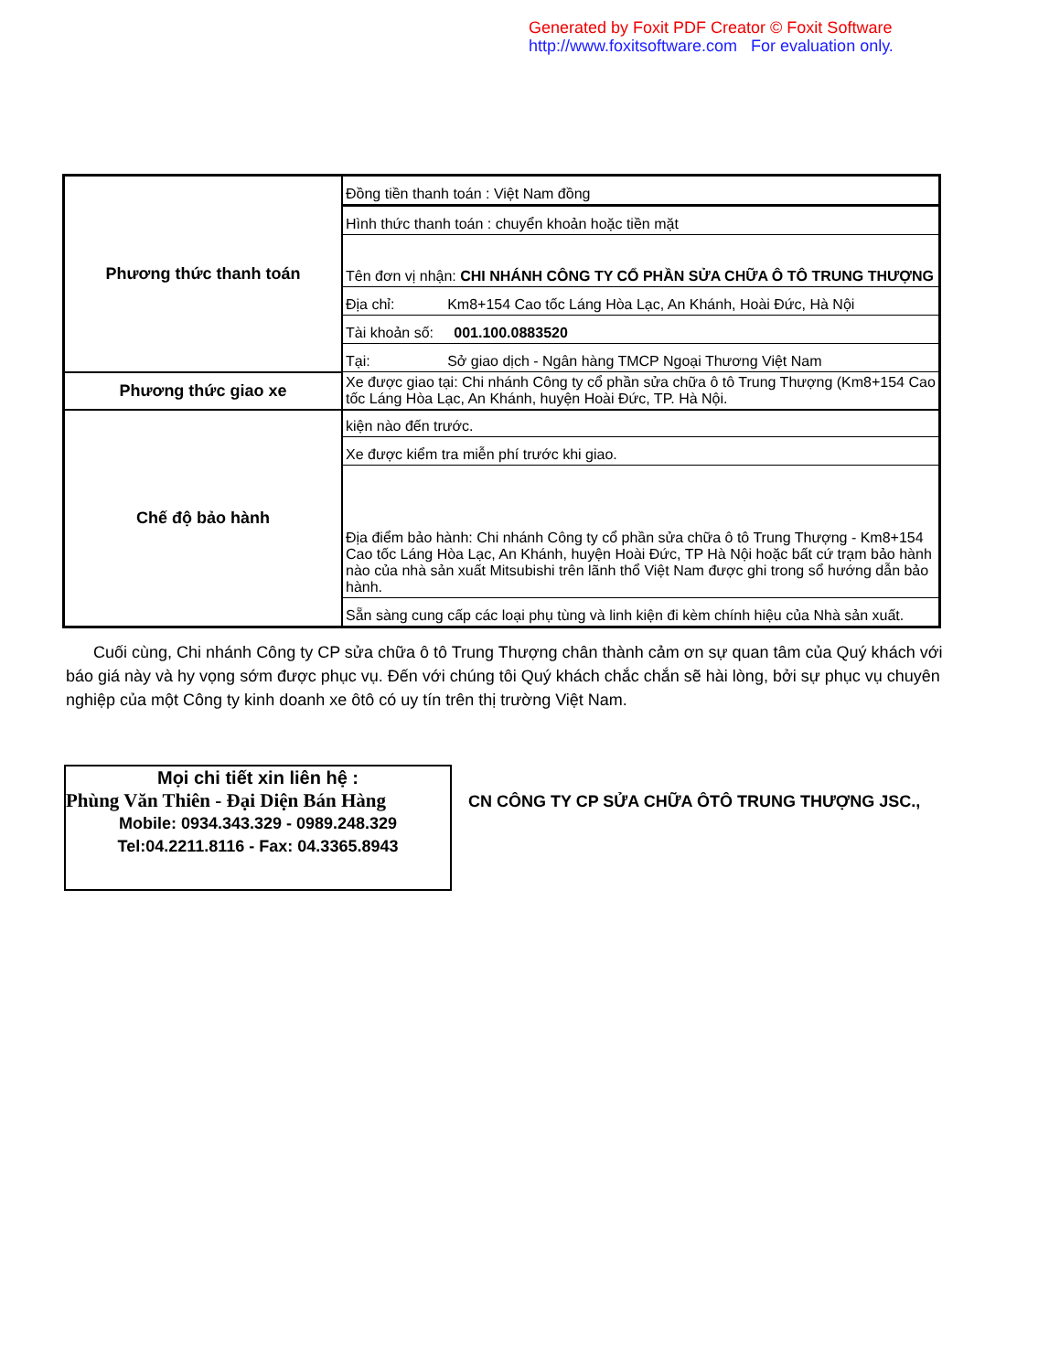Generated by Foxit PDF Creator © Foxit Software
http://www.foxitsoftware.com For evaluation only.
| Phương thức thanh toán | Đồng tiền thanh toán : Việt Nam đồng |
| | Hình thức thanh toán : chuyển khoản hoặc tiền mặt |
| | Tên đơn vị nhận: CHI NHÁNH CÔNG TY CỔ PHẦN SỬA CHỮA Ô TÔ TRUNG THƯỢNG |
| | Địa chỉ: Km8+154 Cao tốc Láng Hòa Lạc, An Khánh, Hoài Đức, Hà Nội |
| | Tài khoản số: 001.100.0883520 |
| | Tại: Sở giao dịch - Ngân hàng TMCP Ngoại Thương Việt Nam |
| Phương thức giao xe | Xe được giao tại: Chi nhánh Công ty cổ phần sửa chữa ô tô Trung Thượng (Km8+154 Cao tốc Láng Hòa Lạc, An Khánh, huyện Hoài Đức, TP. Hà Nội. |
| Chế độ bảo hành | kiện nào đến trước. |
| | Xe được kiểm tra miễn phí trước khi giao. |
| | Địa điểm bảo hành: Chi nhánh Công ty cổ phần sửa chữa ô tô Trung Thượng - Km8+154 Cao tốc Láng Hòa Lạc, An Khánh, huyện Hoài Đức, TP Hà Nội hoặc bất cứ trạm bảo hành nào của nhà sản xuất Mitsubishi trên lãnh thổ Việt Nam được ghi trong sổ hướng dẫn bảo hành. |
| | Sẵn sàng cung cấp các loại phụ tùng và linh kiện đi kèm chính hiệu của Nhà sản xuất. |
Cuối cùng, Chi nhánh Công ty CP sửa chữa ô tô Trung Thượng chân thành cảm ơn sự quan tâm của Quý khách với báo giá này và hy vọng sớm được phục vụ. Đến với chúng tôi Quý khách chắc chắn sẽ hài lòng, bởi sự phục vụ chuyên nghiệp của một Công ty kinh doanh xe ôtô có uy tín trên thị trường Việt Nam.
Mọi chi tiết xin liên hệ :
Phùng Văn Thiên - Đại Diện Bán Hàng
Mobile: 0934.343.329 - 0989.248.329
Tel:04.2211.8116 - Fax: 04.3365.8943
CN CÔNG TY CP SỬA CHỮA ÔTÔ TRUNG THƯỢNG JSC.,